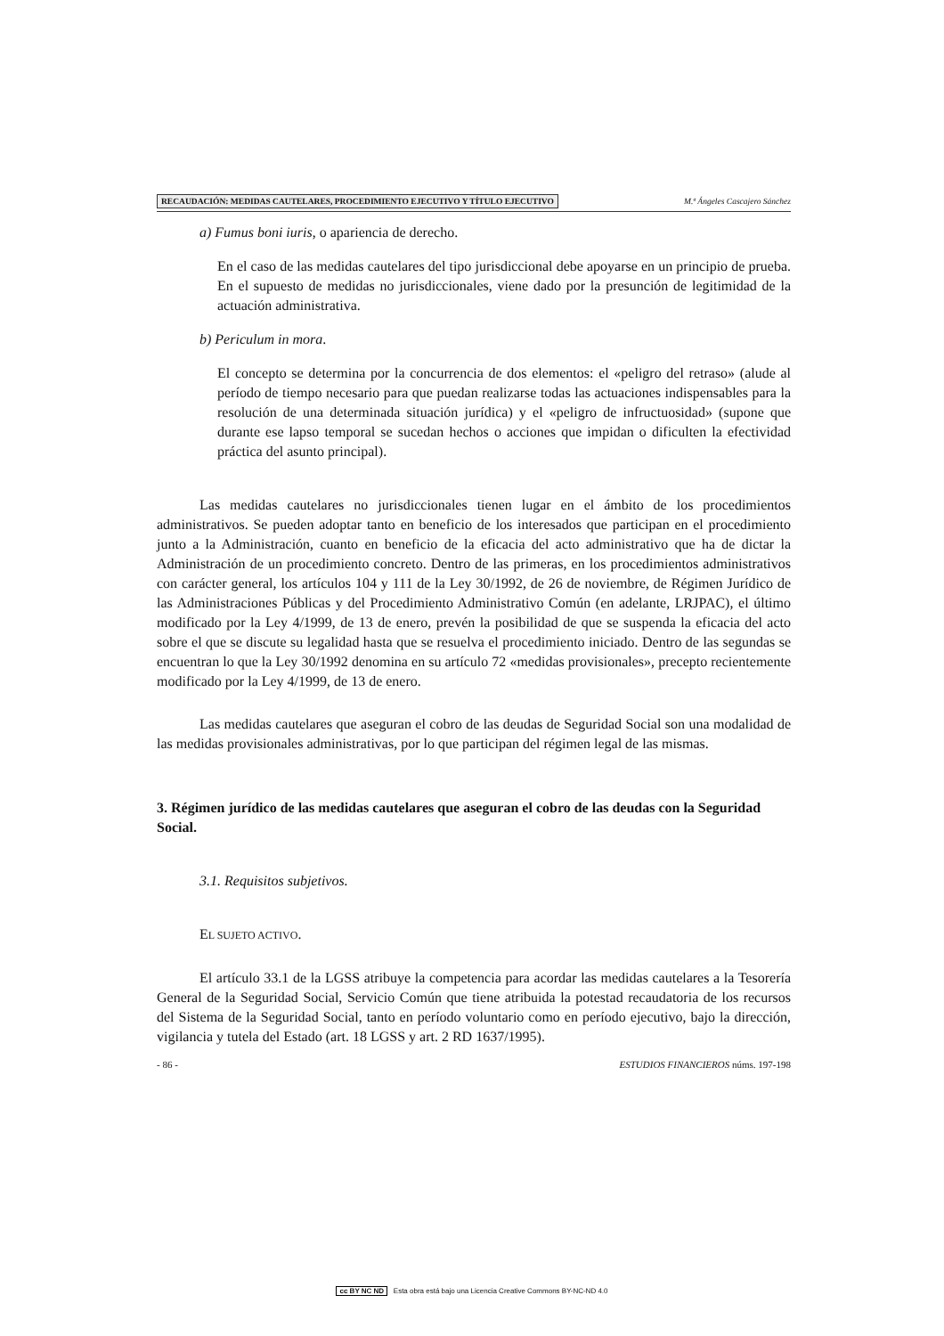RECAUDACIÓN: MEDIDAS CAUTELARES, PROCEDIMIENTO EJECUTIVO Y TÍTULO EJECUTIVO M.ª Ángeles Cascajero Sánchez
a) Fumus boni iuris, o apariencia de derecho.
En el caso de las medidas cautelares del tipo jurisdiccional debe apoyarse en un principio de prueba. En el supuesto de medidas no jurisdiccionales, viene dado por la presunción de legitimidad de la actuación administrativa.
b) Periculum in mora.
El concepto se determina por la concurrencia de dos elementos: el «peligro del retraso» (alude al período de tiempo necesario para que puedan realizarse todas las actuaciones indispensables para la resolución de una determinada situación jurídica) y el «peligro de infructuosidad» (supone que durante ese lapso temporal se sucedan hechos o acciones que impidan o dificulten la efectividad práctica del asunto principal).
Las medidas cautelares no jurisdiccionales tienen lugar en el ámbito de los procedimientos administrativos. Se pueden adoptar tanto en beneficio de los interesados que participan en el procedimiento junto a la Administración, cuanto en beneficio de la eficacia del acto administrativo que ha de dictar la Administración de un procedimiento concreto. Dentro de las primeras, en los procedimientos administrativos con carácter general, los artículos 104 y 111 de la Ley 30/1992, de 26 de noviembre, de Régimen Jurídico de las Administraciones Públicas y del Procedimiento Administrativo Común (en adelante, LRJPAC), el último modificado por la Ley 4/1999, de 13 de enero, prevén la posibilidad de que se suspenda la eficacia del acto sobre el que se discute su legalidad hasta que se resuelva el procedimiento iniciado. Dentro de las segundas se encuentran lo que la Ley 30/1992 denomina en su artículo 72 «medidas provisionales», precepto recientemente modificado por la Ley 4/1999, de 13 de enero.
Las medidas cautelares que aseguran el cobro de las deudas de Seguridad Social son una modalidad de las medidas provisionales administrativas, por lo que participan del régimen legal de las mismas.
3. Régimen jurídico de las medidas cautelares que aseguran el cobro de las deudas con la Seguridad Social.
3.1. Requisitos subjetivos.
EL SUJETO ACTIVO.
El artículo 33.1 de la LGSS atribuye la competencia para acordar las medidas cautelares a la Tesorería General de la Seguridad Social, Servicio Común que tiene atribuida la potestad recaudatoria de los recursos del Sistema de la Seguridad Social, tanto en período voluntario como en período ejecutivo, bajo la dirección, vigilancia y tutela del Estado (art. 18 LGSS y art. 2 RD 1637/1995).
- 86 - ESTUDIOS FINANCIEROS núms. 197-198
cc BY NC ND Esta obra está bajo una Licencia Creative Commons BY-NC-ND 4.0